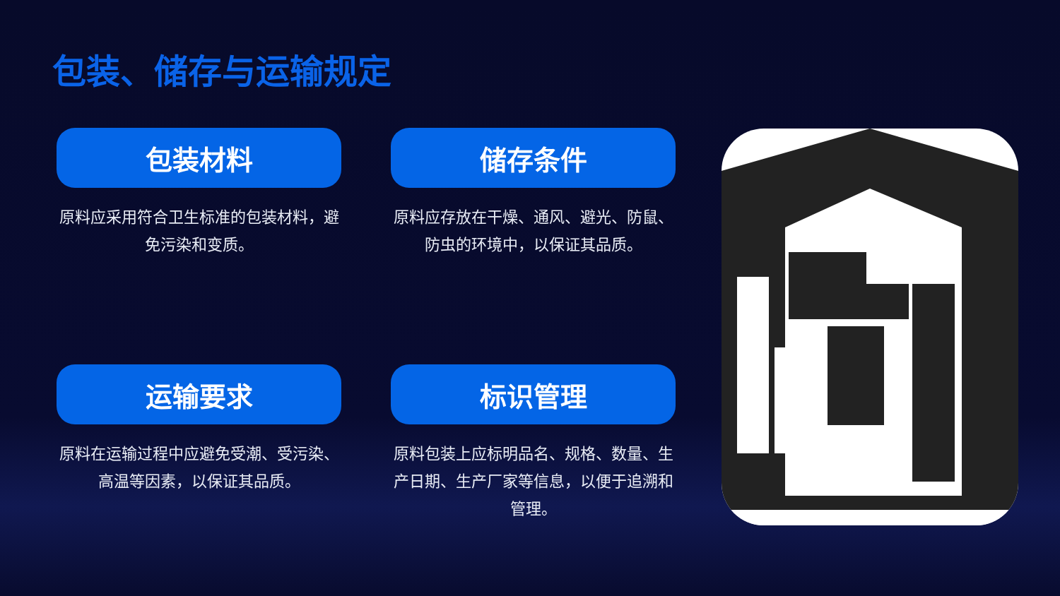包装、储存与运输规定
包装材料
原料应采用符合卫生标准的包装材料，避免污染和变质。
储存条件
原料应存放在干燥、通风、避光、防鼠、防虫的环境中，以保证其品质。
运输要求
原料在运输过程中应避免受潮、受污染、高温等因素，以保证其品质。
标识管理
原料包装上应标明品名、规格、数量、生产日期、生产厂家等信息，以便于追溯和管理。